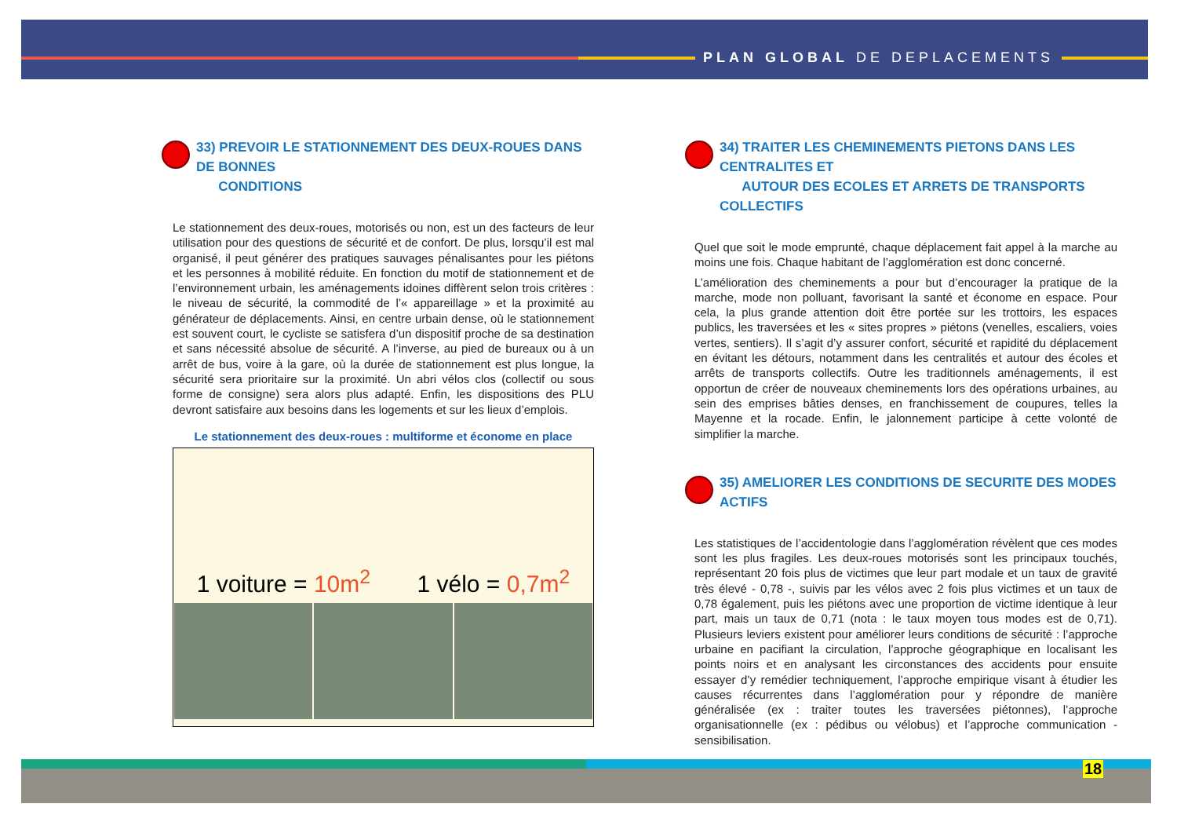PLAN GLOBAL DE DEPLACEMENTS
33) PREVOIR LE STATIONNEMENT DES DEUX-ROUES DANS DE BONNES
CONDITIONS
Le stationnement des deux-roues, motorisés ou non, est un des facteurs de leur utilisation pour des questions de sécurité et de confort. De plus, lorsqu’il est mal organisé, il peut générer des pratiques sauvages pénalisantes pour les piétons et les personnes à mobilité réduite. En fonction du motif de stationnement et de l’environnement urbain, les aménagements idoines diffèrent selon trois critères : le niveau de sécurité, la commodité de l’« appareillage » et la proximité au générateur de déplacements. Ainsi, en centre urbain dense, où le stationnement est souvent court, le cycliste se satisfera d’un dispositif proche de sa destination et sans nécessité absolue de sécurité. A l’inverse, au pied de bureaux ou à un arrêt de bus, voire à la gare, où la durée de stationnement est plus longue, la sécurité sera prioritaire sur la proximité. Un abri vélos clos (collectif ou sous forme de consigne) sera alors plus adapté. Enfin, les dispositions des PLU devront satisfaire aux besoins dans les logements et sur les lieux d’emplois.
Le stationnement des deux-roues : multiforme et économe en place
1 voiture = 10m<sup>2</sup> 1 vélo = 0,7m<sup>2</sup>
34) TRAITER LES CHEMINEMENTS PIETONS DANS LES CENTRALITES ET
AUTOUR DES ECOLES ET ARRETS DE TRANSPORTS COLLECTIFS
Quel que soit le mode emprunté, chaque déplacement fait appel à la marche au moins une fois. Chaque habitant de l’agglomération est donc concerné.
L’amélioration des cheminements a pour but d’encourager la pratique de la marche, mode non polluant, favorisant la santé et économe en espace. Pour cela, la plus grande attention doit être portée sur les trottoirs, les espaces publics, les traversées et les « sites propres » piétons (venelles, escaliers, voies vertes, sentiers). Il s’agit d’y assurer confort, sécurité et rapidité du déplacement en évitant les détours, notamment dans les centralités et autour des écoles et arrêts de transports collectifs. Outre les traditionnels aménagements, il est opportun de créer de nouveaux cheminements lors des opérations urbaines, au sein des emprises bâties denses, en franchissement de coupures, telles la Mayenne et la rocade. Enfin, le jalonnement participe à cette volonté de simplifier la marche.
35) AMELIORER LES CONDITIONS DE SECURITE DES MODES ACTIFS
Les statistiques de l’accidentologie dans l’agglomération révèlent que ces modes sont les plus fragiles. Les deux-roues motorisés sont les principaux touchés, représentant 20 fois plus de victimes que leur part modale et un taux de gravité très élevé - 0,78 -, suivis par les vélos avec 2 fois plus victimes et un taux de 0,78 également, puis les piétons avec une proportion de victime identique à leur part, mais un taux de 0,71 (nota : le taux moyen tous modes est de 0,71). Plusieurs leviers existent pour améliorer leurs conditions de sécurité : l’approche urbaine en pacifiant la circulation, l’approche géographique en localisant les points noirs et en analysant les circonstances des accidents pour ensuite essayer d’y remédier techniquement, l’approche empirique visant à étudier les causes récurrentes dans l’agglomération pour y répondre de manière généralisée (ex : traiter toutes les traversées piétonnes), l’approche organisationnelle (ex : pédibus ou vélobus) et l’approche communication - sensibilisation.
18